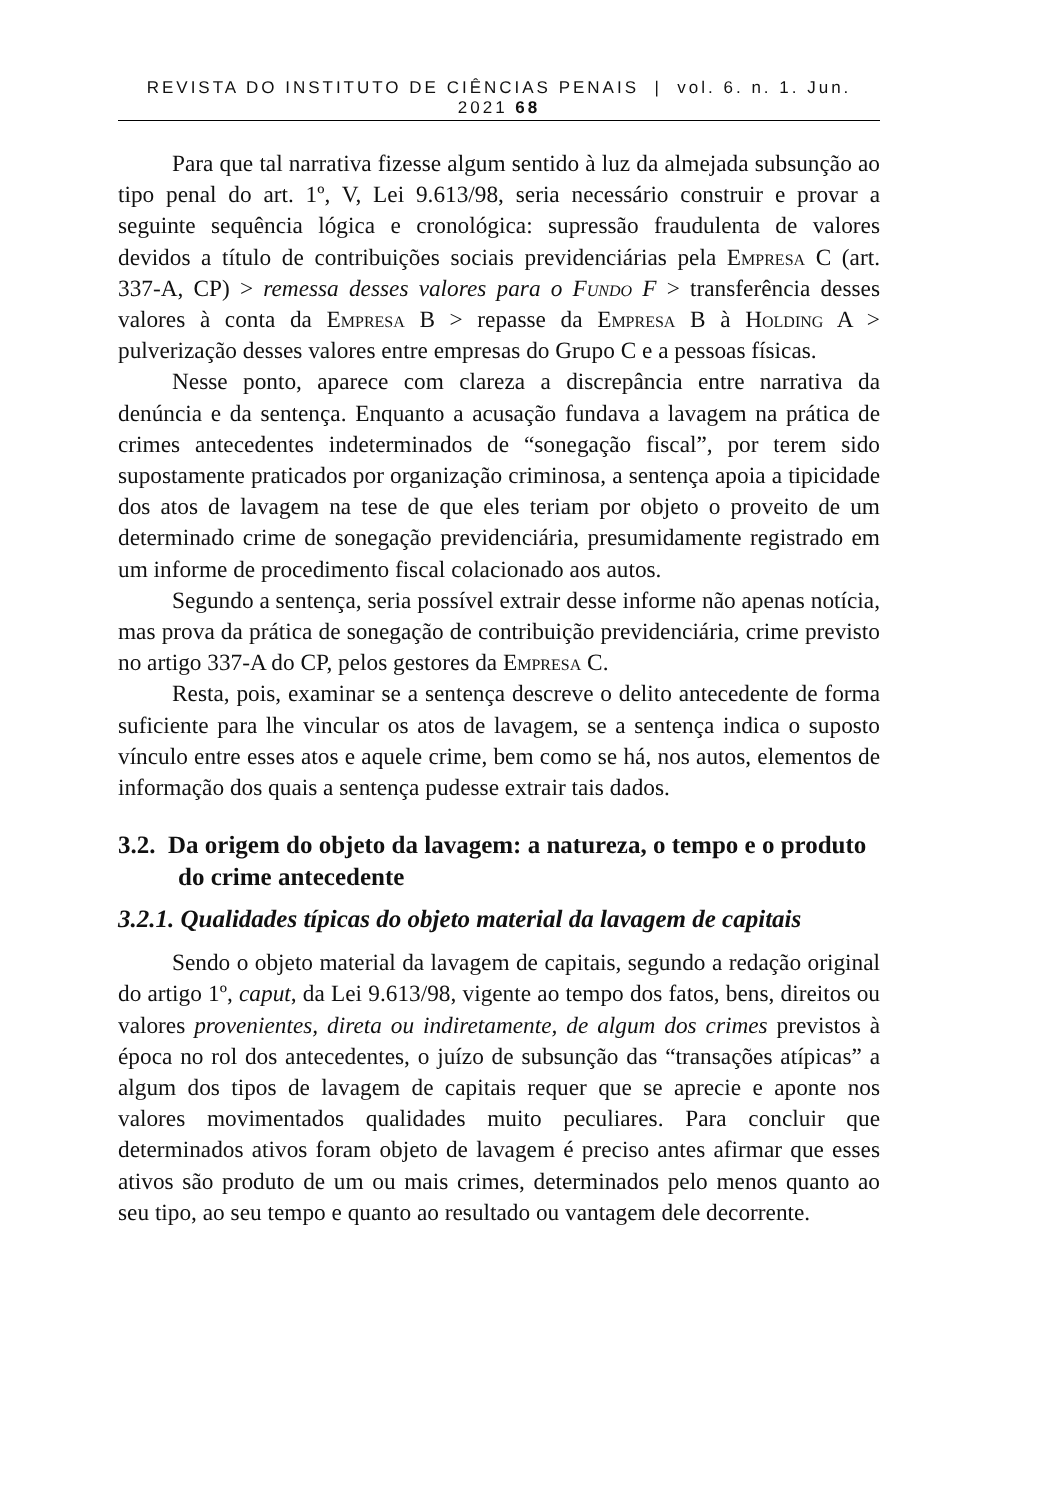REVISTA DO INSTITUTO DE CIÊNCIAS PENAIS | vol. 6. n. 1. Jun. 2021 68
Para que tal narrativa fizesse algum sentido à luz da almejada subsunção ao tipo penal do art. 1º, V, Lei 9.613/98, seria necessário construir e provar a seguinte sequência lógica e cronológica: supressão fraudulenta de valores devidos a título de contribuições sociais previdenciárias pela Empresa C (art. 337-A, CP) > remessa desses valores para o Fundo F > transferência desses valores à conta da Empresa B > repasse da Empresa B à Holding A > pulverização desses valores entre empresas do Grupo C e a pessoas físicas.
Nesse ponto, aparece com clareza a discrepância entre narrativa da denúncia e da sentença. Enquanto a acusação fundava a lavagem na prática de crimes antecedentes indeterminados de “sonegação fiscal”, por terem sido supostamente praticados por organização criminosa, a sentença apoia a tipicidade dos atos de lavagem na tese de que eles teriam por objeto o proveito de um determinado crime de sonegação previdenciária, presumidamente registrado em um informe de procedimento fiscal colacionado aos autos.
Segundo a sentença, seria possível extrair desse informe não apenas notícia, mas prova da prática de sonegação de contribuição previdenciária, crime previsto no artigo 337-A do CP, pelos gestores da Empresa C.
Resta, pois, examinar se a sentença descreve o delito antecedente de forma suficiente para lhe vincular os atos de lavagem, se a sentença indica o suposto vínculo entre esses atos e aquele crime, bem como se há, nos autos, elementos de informação dos quais a sentença pudesse extrair tais dados.
3.2. Da origem do objeto da lavagem: a natureza, o tempo e o produto do crime antecedente
3.2.1. Qualidades típicas do objeto material da lavagem de capitais
Sendo o objeto material da lavagem de capitais, segundo a redação original do artigo 1º, caput, da Lei 9.613/98, vigente ao tempo dos fatos, bens, direitos ou valores provenientes, direta ou indiretamente, de algum dos crimes previstos à época no rol dos antecedentes, o juízo de subsunção das “transações atípicas” a algum dos tipos de lavagem de capitais requer que se aprecie e aponte nos valores movimentados qualidades muito peculiares. Para concluir que determinados ativos foram objeto de lavagem é preciso antes afirmar que esses ativos são produto de um ou mais crimes, determinados pelo menos quanto ao seu tipo, ao seu tempo e quanto ao resultado ou vantagem dele decorrente.